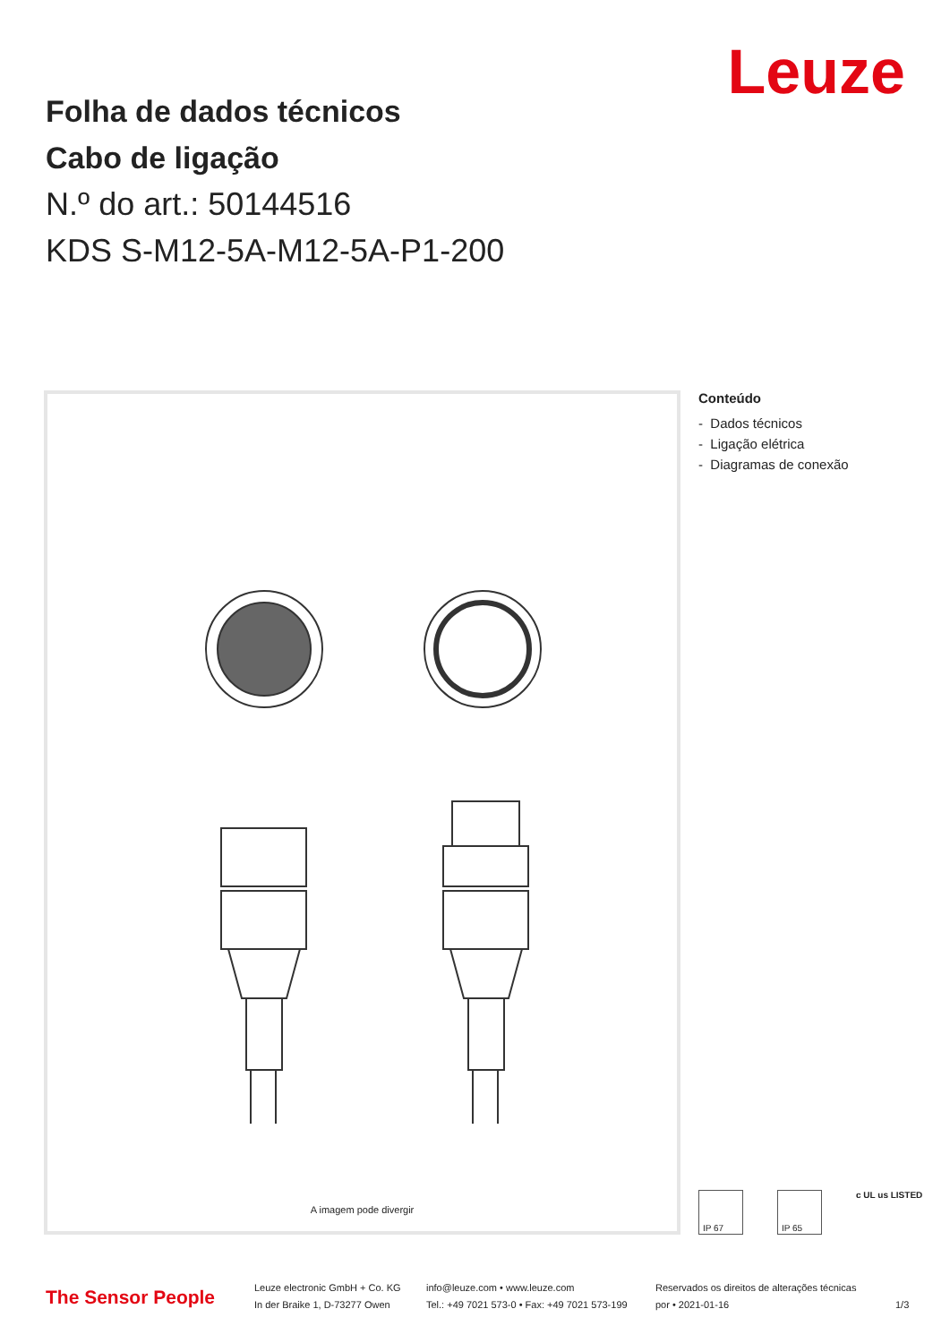Leuze
Folha de dados técnicos
Cabo de ligação
N.º do art.: 50144516
KDS S-M12-5A-M12-5A-P1-200
A imagem pode divergir
Conteúdo
- Dados técnicos
- Ligação elétrica
- Diagramas de conexão
IP 67 IP 65 c UL us LISTED
The Sensor People
Leuze electronic GmbH + Co. KG
In der Braike 1, D-73277 Owen
info@leuze.com • www.leuze.com
Tel.: +49 7021 573-0 • Fax: +49 7021 573-199
Reservados os direitos de alterações técnicas
por • 2021-01-16
1/3